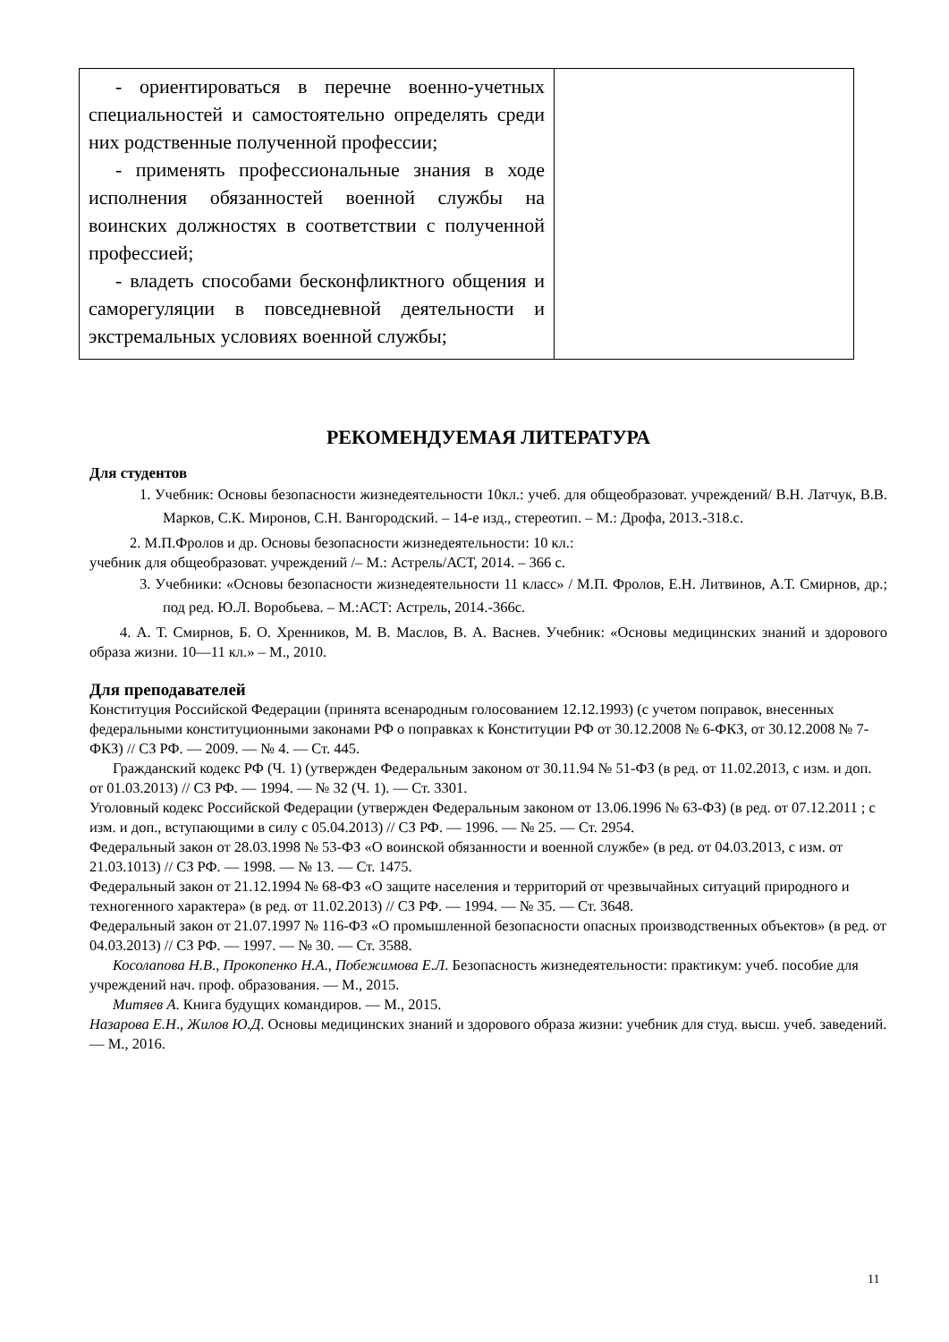| - ориентироваться в перечне военно-учетных специальностей и самостоятельно определять среди них родственные полученной профессии; - применять профессиональные знания в ходе исполнения обязанностей военной службы на воинских должностях в соответствии с полученной профессией; - владеть способами бесконфликтного общения и саморегуляции в повседневной деятельности и экстремальных условиях военной службы; | |
РЕКОМЕНДУЕМАЯ ЛИТЕРАТУРА
Для студентов
1. Учебник: Основы безопасности жизнедеятельности 10кл.: учеб. для общеобразоват. учреждений/ В.Н. Латчук, В.В. Марков, С.К. Миронов, С.Н. Вангородский. – 14-е изд., стереотип. – М.: Дрофа, 2013.-318.с.
2. М.П.Фролов и др. Основы безопасности жизнедеятельности: 10 кл.:
учебник для общеобразоват. учреждений /– М.: Астрель/АСТ, 2014. – 366 с.
3. Учебники: «Основы безопасности жизнедеятельности 11 класс» / М.П. Фролов, Е.Н. Литвинов, А.Т. Смирнов, др.; под ред. Ю.Л. Воробьева. – М.:АСТ: Астрель, 2014.-366с.
4. А. Т. Смирнов, Б. О. Хренников, М. В. Маслов, В. А. Васнев. Учебник: «Основы медицинских знаний и здорового образа жизни. 10—11 кл.» – М., 2010.
Для преподавателей
Конституция Российской Федерации (принята всенародным голосованием 12.12.1993) (с учетом поправок, внесенных федеральными конституционными законами РФ о поправках к Конституции РФ от 30.12.2008 № 6-ФКЗ, от 30.12.2008 № 7-ФКЗ) // СЗ РФ. — 2009. — № 4. — Ст. 445.
Гражданский кодекс РФ (Ч. 1) (утвержден Федеральным законом от 30.11.94 № 51-ФЗ (в ред. от 11.02.2013, с изм. и доп. от 01.03.2013) // СЗ РФ. — 1994. — № 32 (Ч. 1). — Ст. 3301.
Уголовный кодекс Российской Федерации (утвержден Федеральным законом от 13.06.1996 № 63-ФЗ) (в ред. от 07.12.2011 ; с изм. и доп., вступающими в силу с 05.04.2013) // СЗ РФ. — 1996. — № 25. — Ст. 2954.
Федеральный закон от 28.03.1998 № 53-ФЗ «О воинской обязанности и военной службе» (в ред. от 04.03.2013, с изм. от 21.03.1013) // СЗ РФ. — 1998. — № 13. — Ст. 1475.
Федеральный закон от 21.12.1994 № 68-ФЗ «О защите населения и территорий от чрезвычайных ситуаций природного и техногенного характера» (в ред. от 11.02.2013) // СЗ РФ. — 1994. — № 35. — Ст. 3648.
Федеральный закон от 21.07.1997 № 116-ФЗ «О промышленной безопасности опасных производственных объектов» (в ред. от 04.03.2013) // СЗ РФ. — 1997. — № 30. — Ст. 3588.
Косолапова Н.В., Прокопенко Н.А., Побежимова Е.Л. Безопасность жизнедеятельности: практикум: учеб. пособие для учреждений нач. проф. образования. — М., 2015.
Митяев А. Книга будущих командиров. — М., 2015.
Назарова Е.Н., Жилов Ю.Д. Основы медицинских знаний и здорового образа жизни: учебник для студ. высш. учеб. заведений. — М., 2016.
11